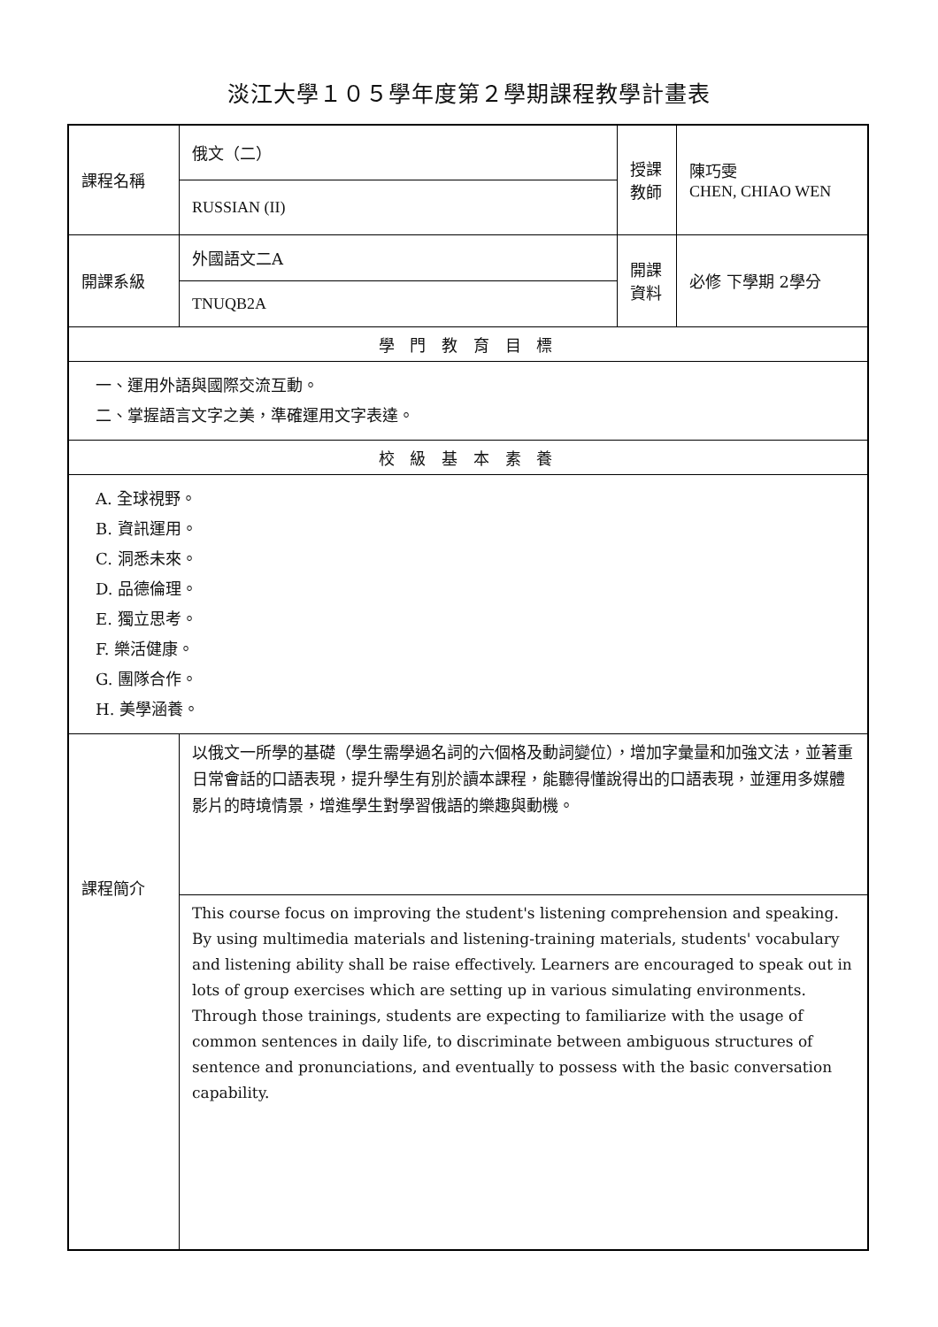淡江大學１０５學年度第２學期課程教學計畫表
| 課程名稱 | 俄文（二） | 授課 教師 | 陳巧雯 CHEN, CHIAO WEN |
| | RUSSIAN (II) | | |
| 開課系級 | 外國語文二A | 開課 資料 | 必修 下學期 2學分 |
| | TNUQB2A | | |
| 學 門 教 育 目 標 | | | |
| 一、運用外語與國際交流互動。 二、掌握語言文字之美，準確運用文字表達。 | | | |
| 校 級 基 本 素 養 | | | |
| A. 全球視野。 B. 資訊運用。 C. 洞悉未來。 D. 品德倫理。 E. 獨立思考。 F. 樂活健康。 G. 團隊合作。 H. 美學涵養。 | | | |
| 課程簡介 | 以俄文一所學的基礎（學生需學過名詞的六個格及動詞變位），增加字彙量和加強文法，並著重日常會話的口語表現，提升學生有別於讀本課程，能聽得懂說得出的口語表現，並運用多媒體影片的時境情景，增進學生對學習俄語的樂趣與動機。 | | |
| | This course focus on improving the student's listening comprehension and speaking. By using multimedia materials and listening-training materials, students' vocabulary and listening ability shall be raise effectively. Learners are encouraged to speak out in lots of group exercises which are setting up in various simulating environments. Through those trainings, students are expecting to familiarize with the usage of common sentences in daily life, to discriminate between ambiguous structures of sentence and pronunciations, and eventually to possess with the basic conversation capability. | | |